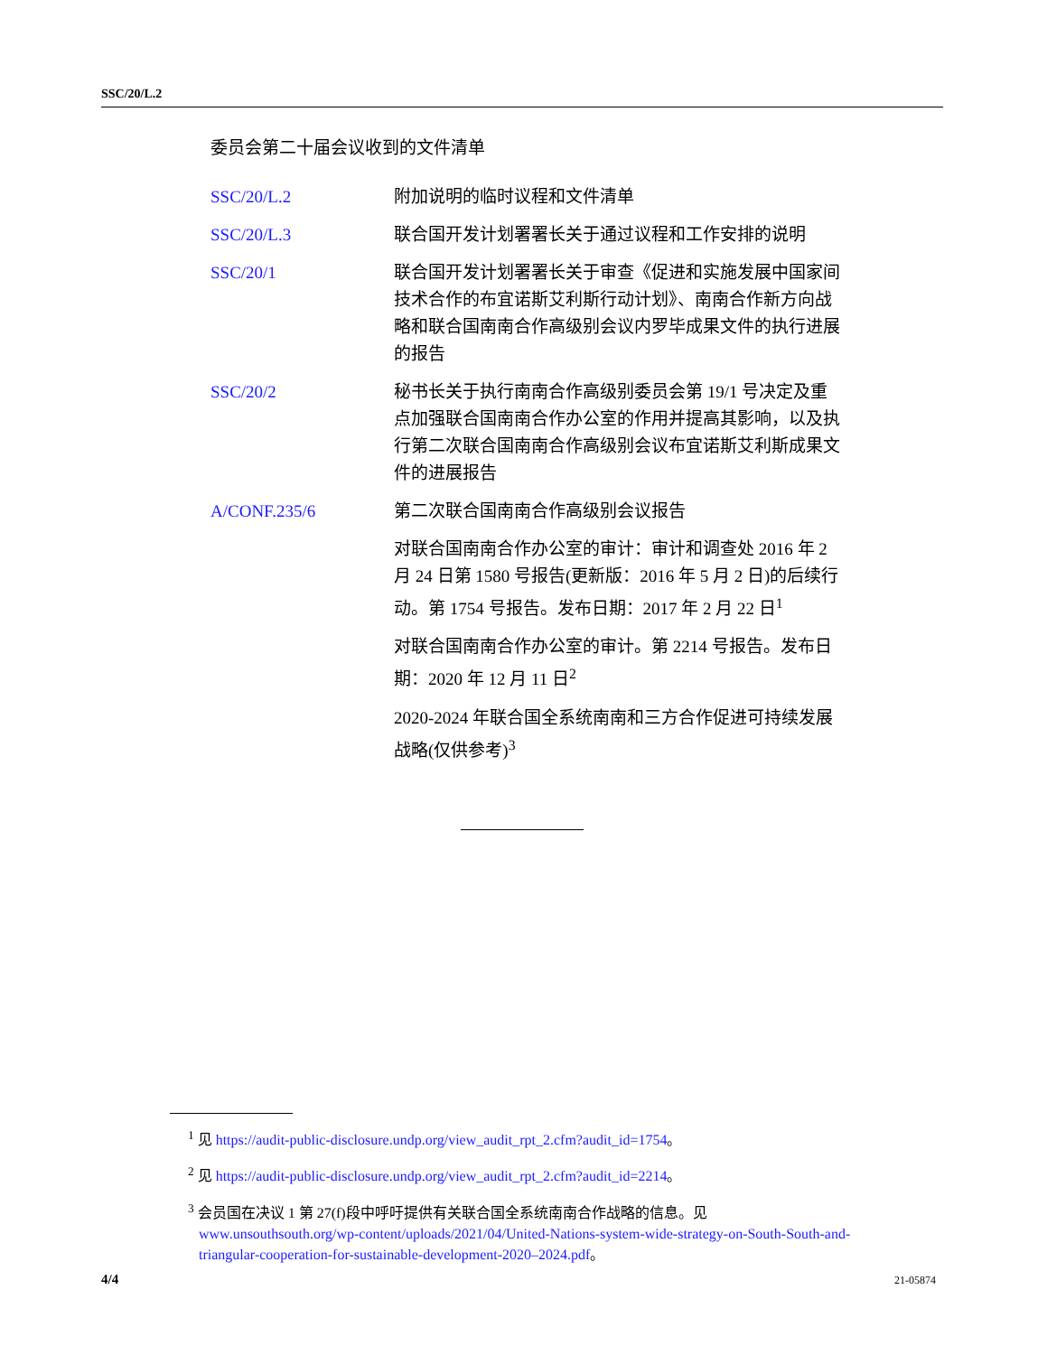SSC/20/L.2
委员会第二十届会议收到的文件清单
| SSC/20/L.2 | 附加说明的临时议程和文件清单 |
| SSC/20/L.3 | 联合国开发计划署署长关于通过议程和工作安排的说明 |
| SSC/20/1 | 联合国开发计划署署长关于审查《促进和实施发展中国家间技术合作的布宜诺斯艾利斯行动计划》、南南合作新方向战略和联合国南南合作高级别会议内罗毕成果文件的执行进展的报告 |
| SSC/20/2 | 秘书长关于执行南南合作高级别委员会第 19/1 号决定及重点加强联合国南南合作办公室的作用并提高其影响，以及执行第二次联合国南南合作高级别会议布宜诺斯艾利斯成果文件的进展报告 |
| A/CONF.235/6 | 第二次联合国南南合作高级别会议报告 |
| | 对联合国南南合作办公室的审计：审计和调查处 2016 年 2 月 24 日第 1580 号报告(更新版：2016 年 5 月 2 日)的后续行动。第 1754 号报告。发布日期：2017 年 2 月 22 日<sup>1</sup> |
| | 对联合国南南合作办公室的审计。第 2214 号报告。发布日期：2020 年 12 月 11 日<sup>2</sup> |
| | 2020-2024 年联合国全系统南南和三方合作促进可持续发展战略(仅供参考)<sup>3</sup> |
<sup>1</sup> 见 https://audit-public-disclosure.undp.org/view_audit_rpt_2.cfm?audit_id=1754。
<sup>2</sup> 见 https://audit-public-disclosure.undp.org/view_audit_rpt_2.cfm?audit_id=2214。
<sup>3</sup> 会员国在决议 1 第 27(f)段中呼吁提供有关联合国全系统南南合作战略的信息。见 www.unsouthsouth.org/wp-content/uploads/2021/04/United-Nations-system-wide-strategy-on-South-South-and-triangular-cooperation-for-sustainable-development-2020–2024.pdf。
4/4 21-05874